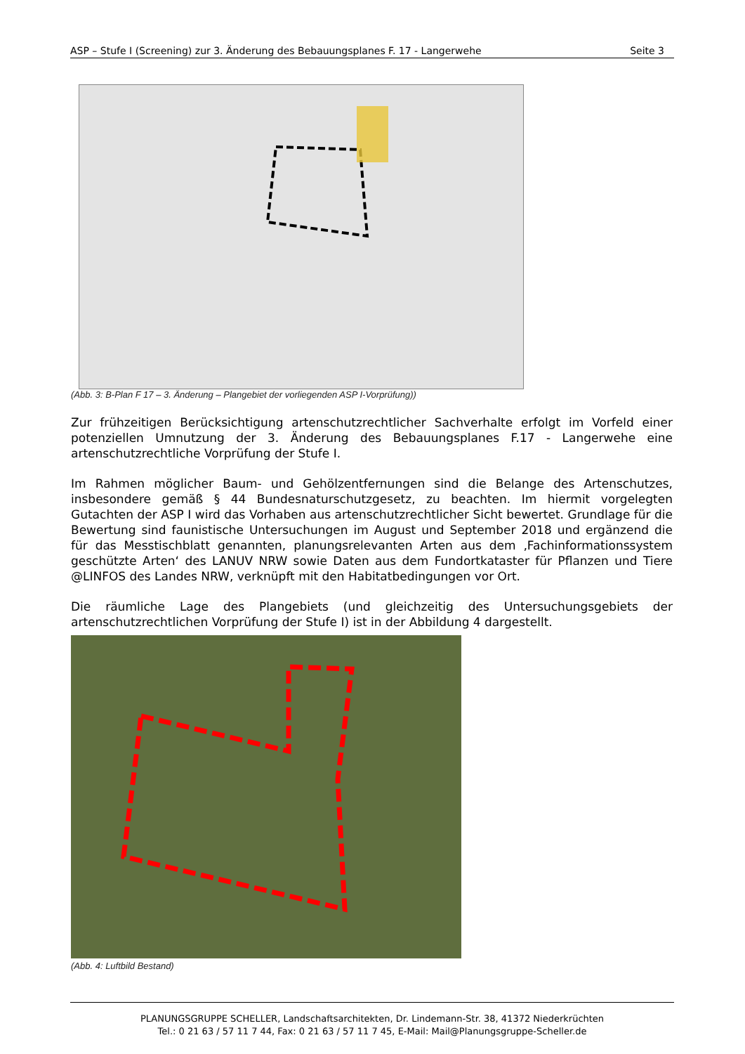ASP – Stufe I (Screening) zur 3. Änderung des Bebauungsplanes F. 17 - Langerwehe Seite 3
(Abb. 3: B-Plan F 17 – 3. Änderung – Plangebiet der vorliegenden ASP I-Vorprüfung))
Zur frühzeitigen Berücksichtigung artenschutzrechtlicher Sachverhalte erfolgt im Vorfeld einer potenziellen Umnutzung der 3. Änderung des Bebauungsplanes F.17 - Langerwehe eine artenschutzrechtliche Vorprüfung der Stufe I.
Im Rahmen möglicher Baum- und Gehölzentfernungen sind die Belange des Artenschutzes, insbesondere gemäß § 44 Bundesnaturschutzgesetz, zu beachten. Im hiermit vorgelegten Gutachten der ASP I wird das Vorhaben aus artenschutzrechtlicher Sicht bewertet. Grundlage für die Bewertung sind faunistische Untersuchungen im August und September 2018 und ergänzend die für das Messtischblatt genannten, planungsrelevanten Arten aus dem ‚Fachinformationssystem geschützte Arten‘ des LANUV NRW sowie Daten aus dem Fundortkataster für Pflanzen und Tiere @LINFOS des Landes NRW, verknüpft mit den Habitatbedingungen vor Ort.
Die räumliche Lage des Plangebiets (und gleichzeitig des Untersuchungsgebiets der artenschutzrechtlichen Vorprüfung der Stufe I) ist in der Abbildung 4 dargestellt.
(Abb. 4: Luftbild Bestand)
PLANUNGSGRUPPE SCHELLER, Landschaftsarchitekten, Dr. Lindemann-Str. 38, 41372 Niederkrüchten
Tel.: 0 21 63 / 57 11 7 44, Fax: 0 21 63 / 57 11 7 45, E-Mail: Mail@Planungsgruppe-Scheller.de